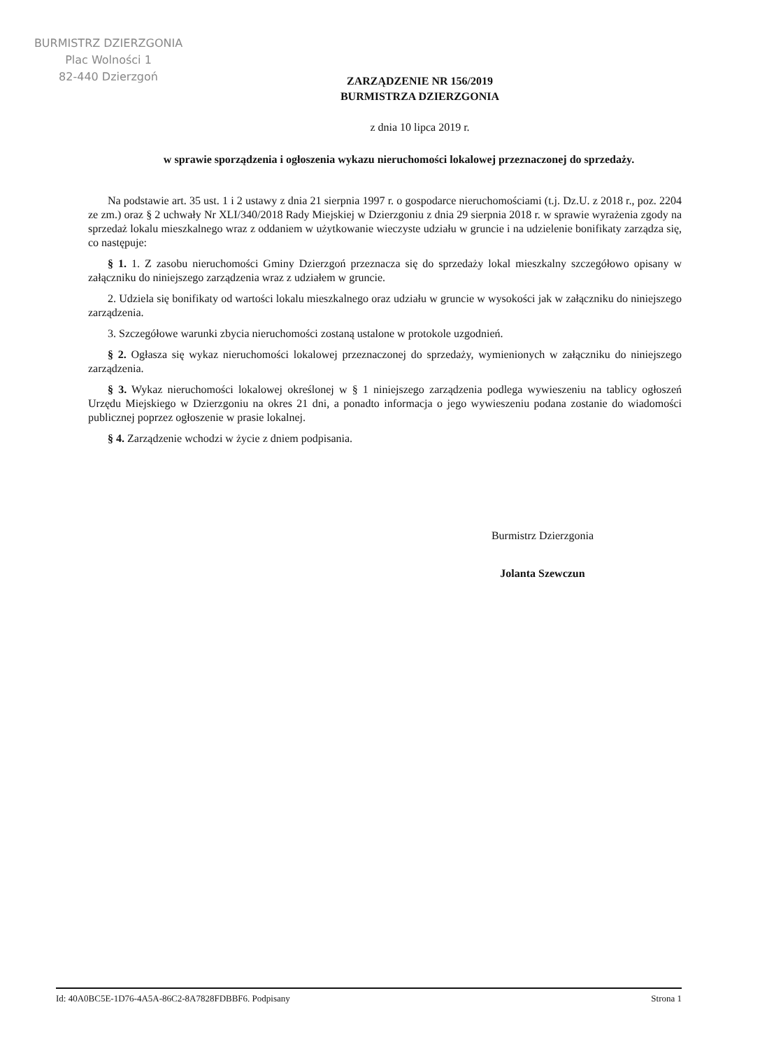BURMISTRZ DZIERZGONIA
Plac Wolności 1
82-440 Dzierzgoń
ZARZĄDZENIE NR 156/2019
BURMISTRZA DZIERZGONIA
z dnia 10 lipca 2019 r.
w sprawie sporządzenia i ogłoszenia wykazu nieruchomości lokalowej przeznaczonej do sprzedaży.
Na podstawie art. 35 ust. 1 i 2 ustawy z dnia 21 sierpnia 1997 r. o gospodarce nieruchomościami (t.j. Dz.U. z 2018 r., poz. 2204 ze zm.) oraz § 2 uchwały Nr XLI/340/2018 Rady Miejskiej w Dzierzgoniu z dnia 29 sierpnia 2018 r. w sprawie wyrażenia zgody na sprzedaż lokalu mieszkalnego wraz z oddaniem w użytkowanie wieczyste udziału w gruncie i na udzielenie bonifikaty zarządza się, co następuje:
§ 1. 1. Z zasobu nieruchomości Gminy Dzierzgoń przeznacza się do sprzedaży lokal mieszkalny szczegółowo opisany w załączniku do niniejszego zarządzenia wraz z udziałem w gruncie.
2. Udziela się bonifikaty od wartości lokalu mieszkalnego oraz udziału w gruncie w wysokości jak w załączniku do niniejszego zarządzenia.
3. Szczegółowe warunki zbycia nieruchomości zostaną ustalone w protokole uzgodnień.
§ 2. Ogłasza się wykaz nieruchomości lokalowej przeznaczonej do sprzedaży, wymienionych w załączniku do niniejszego zarządzenia.
§ 3. Wykaz nieruchomości lokalowej określonej w § 1 niniejszego zarządzenia podlega wywieszeniu na tablicy ogłoszeń Urzędu Miejskiego w Dzierzgoniu na okres 21 dni, a ponadto informacja o jego wywieszeniu podana zostanie do wiadomości publicznej poprzez ogłoszenie w prasie lokalnej.
§ 4. Zarządzenie wchodzi w życie z dniem podpisania.
Burmistrz Dzierzgonia
Jolanta Szewczun
Id: 40A0BC5E-1D76-4A5A-86C2-8A7828FDBBF6. Podpisany Strona 1